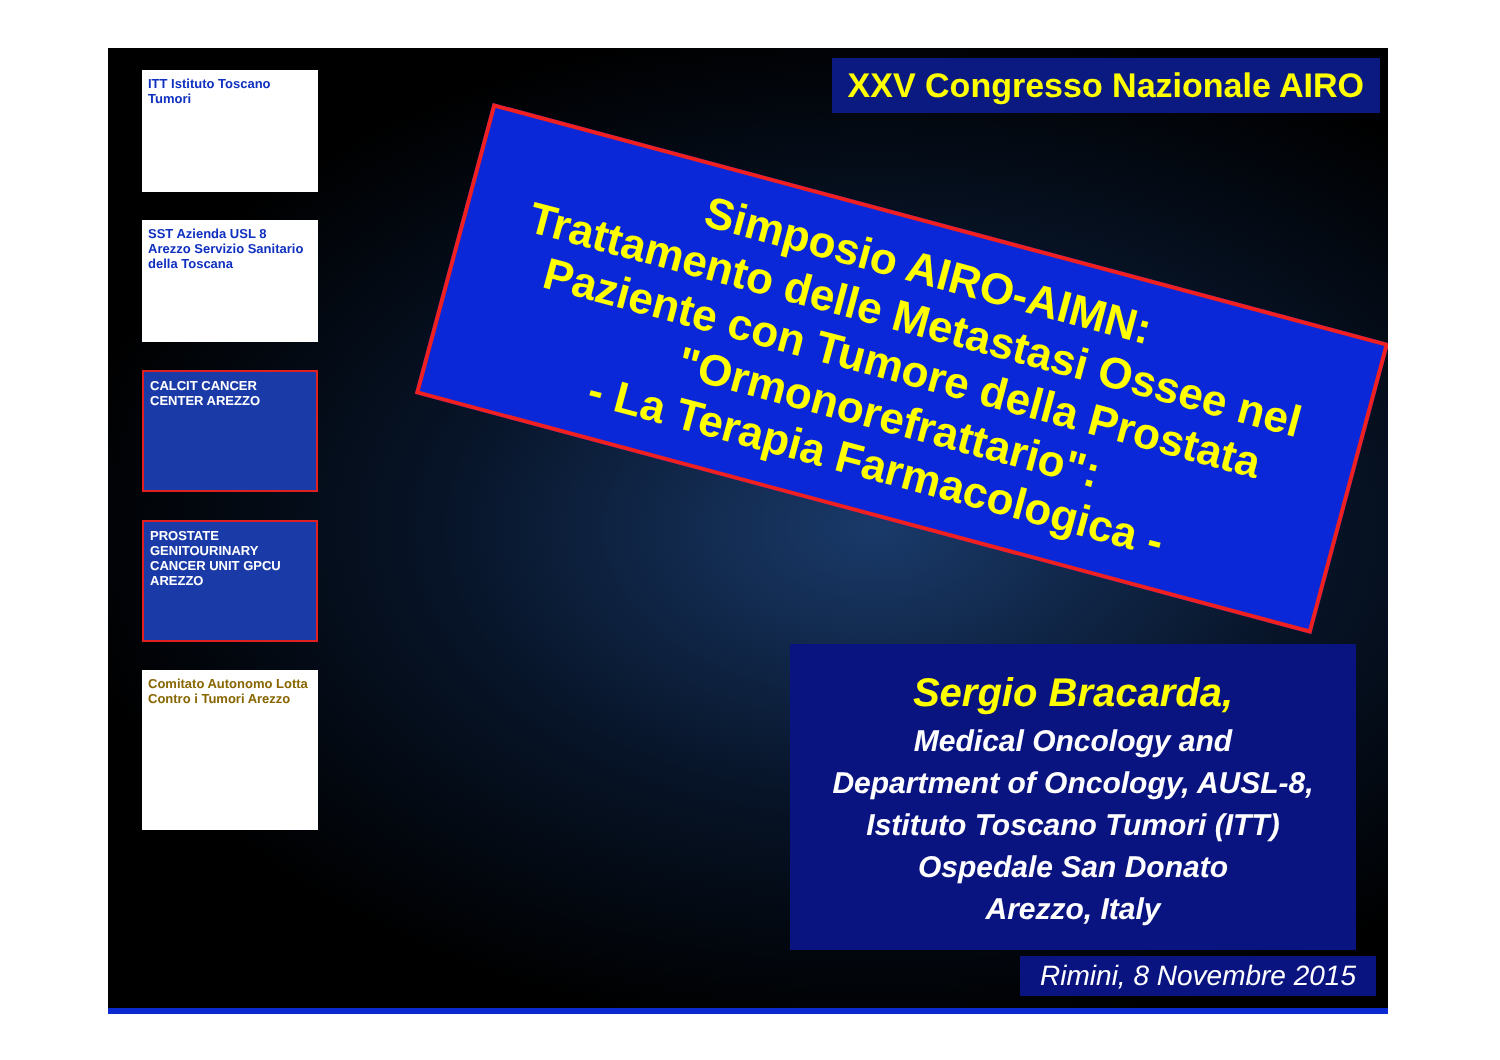ITT Istituto Toscano Tumori
SST Azienda USL 8 Arezzo Servizio Sanitario della Toscana
CALCIT CANCER CENTER AREZZO
PROSTATE GENITOURINARY CANCER UNIT GPCU AREZZO
Comitato Autonomo Lotta Contro i Tumori Arezzo
XXV Congresso Nazionale AIRO
Simposio AIRO-AIMN:
Trattamento delle Metastasi Ossee nel Paziente con Tumore della Prostata "Ormonorefrattario":
- La Terapia Farmacologica -
Sergio Bracarda,
Medical Oncology and
Department of Oncology, AUSL-8,
Istituto Toscano Tumori (ITT)
Ospedale San Donato
Arezzo, Italy
Rimini, 8 Novembre 2015